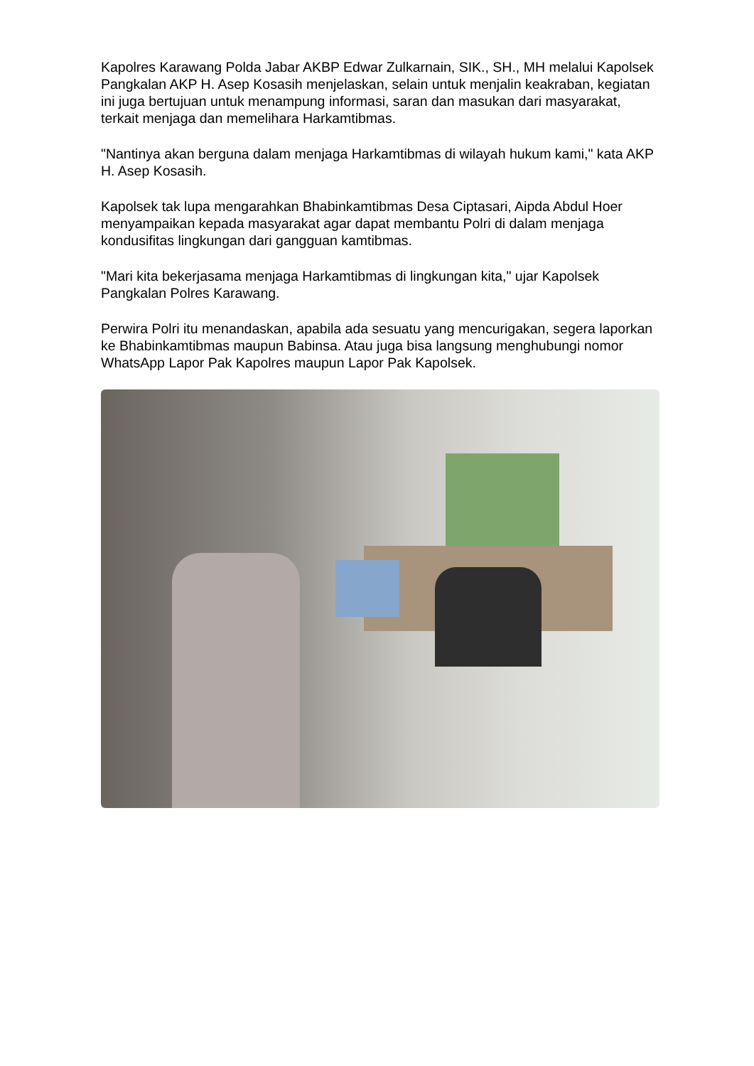Kapolres Karawang Polda Jabar AKBP Edwar Zulkarnain, SIK., SH., MH melalui Kapolsek Pangkalan AKP H. Asep Kosasih menjelaskan, selain untuk menjalin keakraban, kegiatan ini juga bertujuan untuk menampung informasi, saran dan masukan dari masyarakat, terkait menjaga dan memelihara Harkamtibmas.
"Nantinya akan berguna dalam menjaga Harkamtibmas di wilayah hukum kami," kata AKP H. Asep Kosasih.
Kapolsek tak lupa mengarahkan Bhabinkamtibmas Desa Ciptasari, Aipda Abdul Hoer menyampaikan kepada masyarakat agar dapat membantu Polri di dalam menjaga kondusifitas lingkungan dari gangguan kamtibmas.
"Mari kita bekerjasama menjaga Harkamtibmas di lingkungan kita," ujar Kapolsek Pangkalan Polres Karawang.
Perwira Polri itu menandaskan, apabila ada sesuatu yang mencurigakan, segera laporkan ke Bhabinkamtibmas maupun Babinsa. Atau juga bisa langsung menghubungi nomor WhatsApp Lapor Pak Kapolres maupun Lapor Pak Kapolsek.